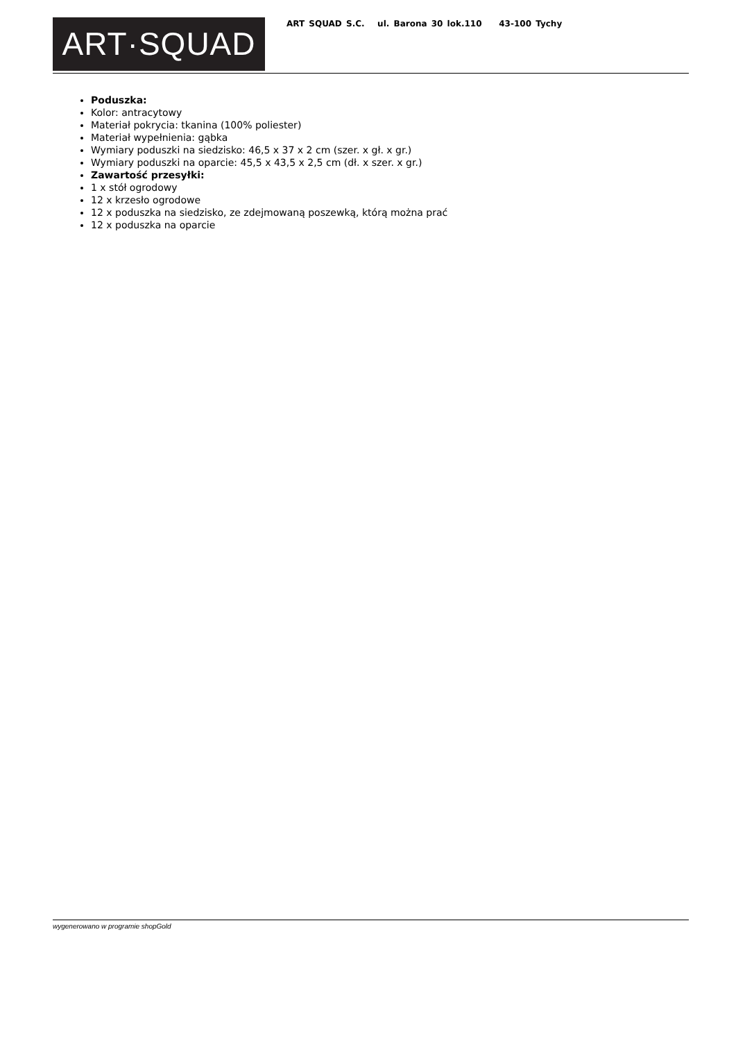ART·SQUAD
ART SQUAD S.C. ul. Barona 30 lok.110 43-100 Tychy
Poduszka:
Kolor: antracytowy
Materiał pokrycia: tkanina (100% poliester)
Materiał wypełnienia: gąbka
Wymiary poduszki na siedzisko: 46,5 x 37 x 2 cm (szer. x gł. x gr.)
Wymiary poduszki na oparcie: 45,5 x 43,5 x 2,5 cm (dł. x szer. x gr.)
Zawartość przesyłki:
1 x stół ogrodowy
12 x krzesło ogrodowe
12 x poduszka na siedzisko, ze zdejmowaną poszewką, którą można prać
12 x poduszka na oparcie
wygenerowano w programie shopGold